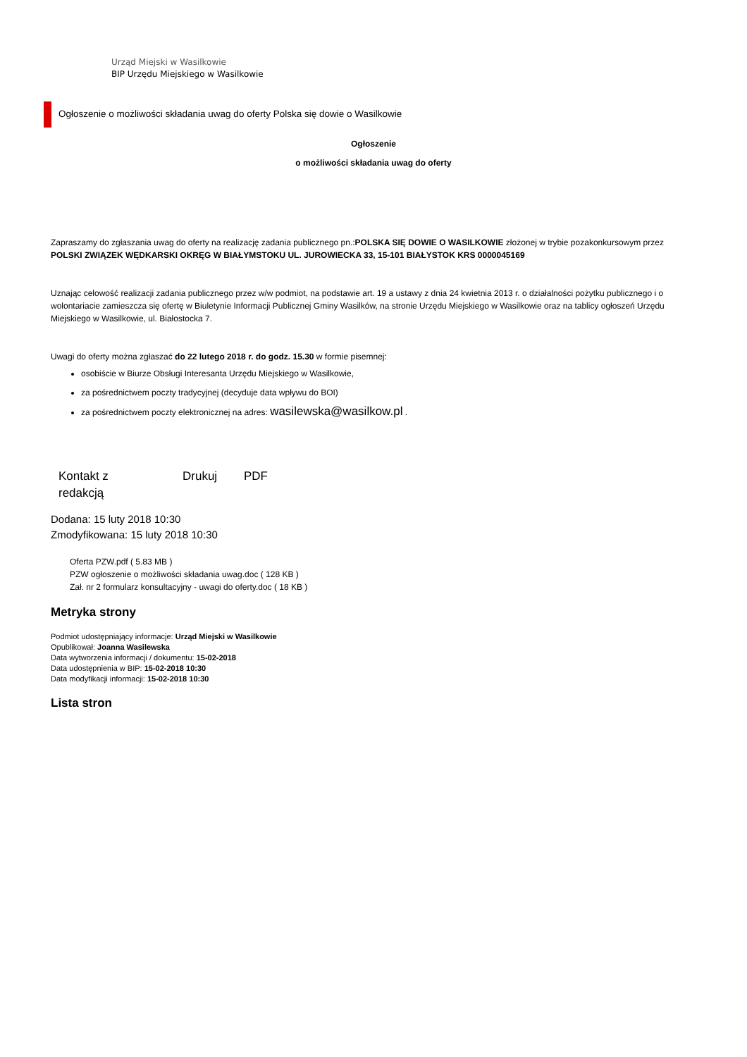Urząd Miejski w Wasilkowie
BIP Urzędu Miejskiego w Wasilkowie
Ogłoszenie o możliwości składania uwag do oferty Polska się dowie o Wasilkowie
Ogłoszenie
o możliwości składania uwag do oferty
Zapraszamy do zgłaszania uwag do oferty na realizację zadania publicznego pn.:POLSKA SIĘ DOWIE O WASILKOWIE złożonej w trybie pozakonkursowym przez POLSKI ZWIĄZEK WĘDKARSKI OKRĘG W BIAŁYMSTOKU UL. JUROWIECKA 33, 15-101 BIAŁYSTOK KRS 0000045169
Uznając celowość realizacji zadania publicznego przez w/w podmiot, na podstawie art. 19 a ustawy z dnia 24 kwietnia 2013 r. o działalności pożytku publicznego i o wolontariacie zamieszcza się ofertę w Biuletynie Informacji Publicznej Gminy Wasilków, na stronie Urzędu Miejskiego w Wasilkowie oraz na tablicy ogłoszeń Urzędu Miejskiego w Wasilkowie, ul. Białostocka 7.
Uwagi do oferty można zgłaszać do 22 lutego 2018 r. do godz. 15.30 w formie pisemnej:
osobiście w Biurze Obsługi Interesanta Urzędu Miejskiego w Wasilkowie,
za pośrednictwem poczty tradycyjnej (decyduje data wpływu do BOI)
za pośrednictwem poczty elektronicznej na adres: wasilewska@wasilkow.pl .
Kontakt z
redakcją
Drukuj PDF
Dodana: 15 luty 2018 10:30
Zmodyfikowana: 15 luty 2018 10:30
Oferta PZW.pdf ( 5.83 MB )
PZW ogłoszenie o możliwości składania uwag.doc ( 128 KB )
Zał. nr 2 formularz konsultacyjny - uwagi do oferty.doc ( 18 KB )
Metryka strony
Podmiot udostępniający informacje: Urząd Miejski w Wasilkowie
Opublikował: Joanna Wasilewska
Data wytworzenia informacji / dokumentu: 15-02-2018
Data udostępnienia w BIP: 15-02-2018 10:30
Data modyfikacji informacji: 15-02-2018 10:30
Lista stron